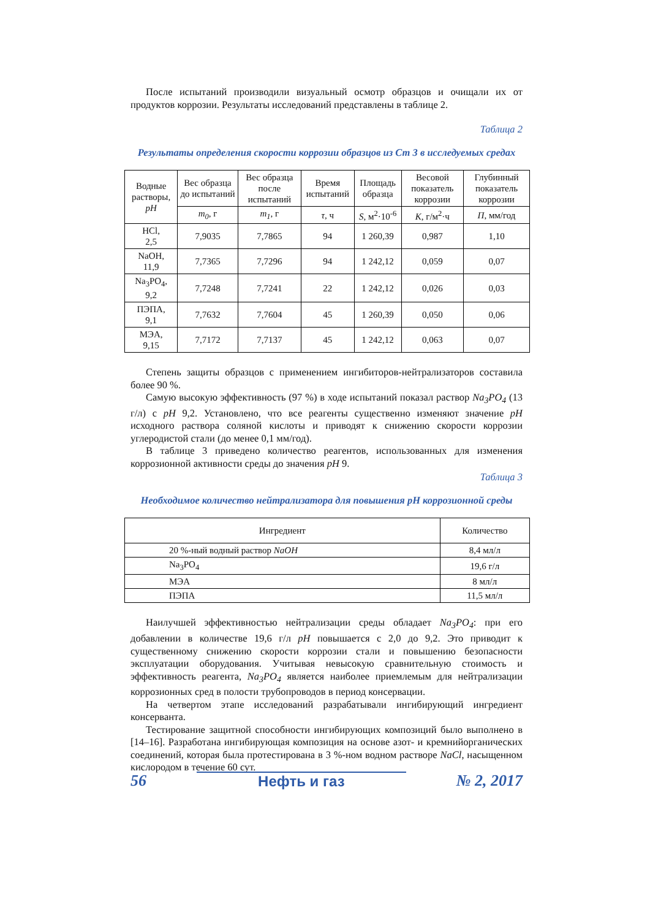После испытаний производили визуальный осмотр образцов и очищали их от продуктов коррозии. Результаты исследований представлены в таблице 2.
Таблица 2
Результаты определения скорости коррозии образцов из Ст 3 в исследуемых средах
| Водные растворы, pH | Вес образца до испытаний | Вес образца после испытаний | Время испытаний | Площадь образца | Весовой показатель коррозии | Глубинный показатель коррозии |
| --- | --- | --- | --- | --- | --- | --- |
| | m<sub>0</sub> , г | m<sub>1</sub> , г | τ , ч | S , м<sup>2</sup>·10<sup>-6</sup> | K , г/м<sup>2</sup>·ч | П , мм/год |
| HCl, 2,5 | 7,9035 | 7,7865 | 94 | 1 260,39 | 0,987 | 1,10 |
| NaOH, 11,9 | 7,7365 | 7,7296 | 94 | 1 242,12 | 0,059 | 0,07 |
| Na<sub>3</sub>PO<sub>4</sub>, 9,2 | 7,7248 | 7,7241 | 22 | 1 242,12 | 0,026 | 0,03 |
| ПЭПА, 9,1 | 7,7632 | 7,7604 | 45 | 1 260,39 | 0,050 | 0,06 |
| МЭА, 9,15 | 7,7172 | 7,7137 | 45 | 1 242,12 | 0,063 | 0,07 |
Степень защиты образцов с применением ингибиторов-нейтрализаторов составила более 90 %.
Самую высокую эффективность (97 %) в ходе испытаний показал раствор Na<sub>3</sub>PO<sub>4</sub> (13 г/л) с pH 9,2. Установлено, что все реагенты существенно изменяют значение pH исходного раствора соляной кислоты и приводят к снижению скорости коррозии углеродистой стали (до менее 0,1 мм/год).
В таблице 3 приведено количество реагентов, использованных для изменения коррозионной активности среды до значения pH 9.
Таблица 3
Необходимое количество нейтрализатора для повышения pH коррозионной среды
| Ингредиент | Количество |
| --- | --- |
| 20 %-ный водный раствор NaOH | 8,4 мл/л |
| Na<sub>3</sub>PO<sub>4</sub> | 19,6 г/л |
| МЭА | 8 мл/л |
| ПЭПА | 11,5 мл/л |
Наилучшей эффективностью нейтрализации среды обладает Na<sub>3</sub>PO<sub>4</sub>: при его добавлении в количестве 19,6 г/л pH повышается с 2,0 до 9,2. Это приводит к существенному снижению скорости коррозии стали и повышению безопасности эксплуатации оборудования. Учитывая невысокую сравнительную стоимость и эффективность реагента, Na<sub>3</sub>PO<sub>4</sub> является наиболее приемлемым для нейтрализации коррозионных сред в полости трубопроводов в период консервации.
На четвертом этапе исследований разрабатывали ингибирующий ингредиент консерванта.
Тестирование защитной способности ингибирующих композиций было выполнено в [14–16]. Разработана ингибирующая композиция на основе азот- и кремнийорганических соединений, которая была протестирована в 3 %-ном водном растворе NaCl, насыщенном кислородом в течение 60 сут.
56 Нефть и газ № 2, 2017